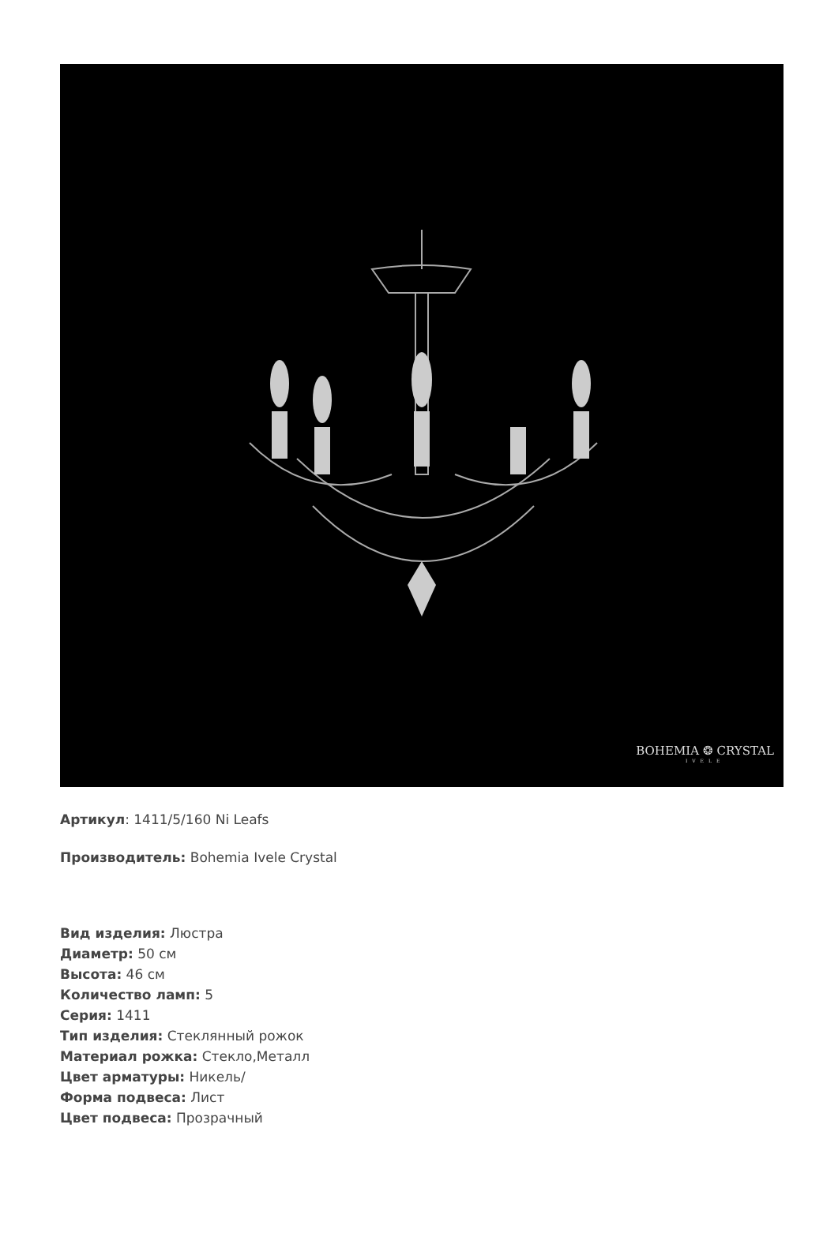BOHEMIA ❂ CRYSTAL
IVELE
Артикул: 1411/5/160 Ni Leafs
Производитель: Bohemia Ivele Crystal
Вид изделия: Люстра
Диаметр: 50 см
Высота: 46 см
Количество ламп: 5
Серия: 1411
Тип изделия: Стеклянный рожок
Материал рожка: Стекло,Металл
Цвет арматуры: Никель/
Форма подвеса: Лист
Цвет подвеса: Прозрачный